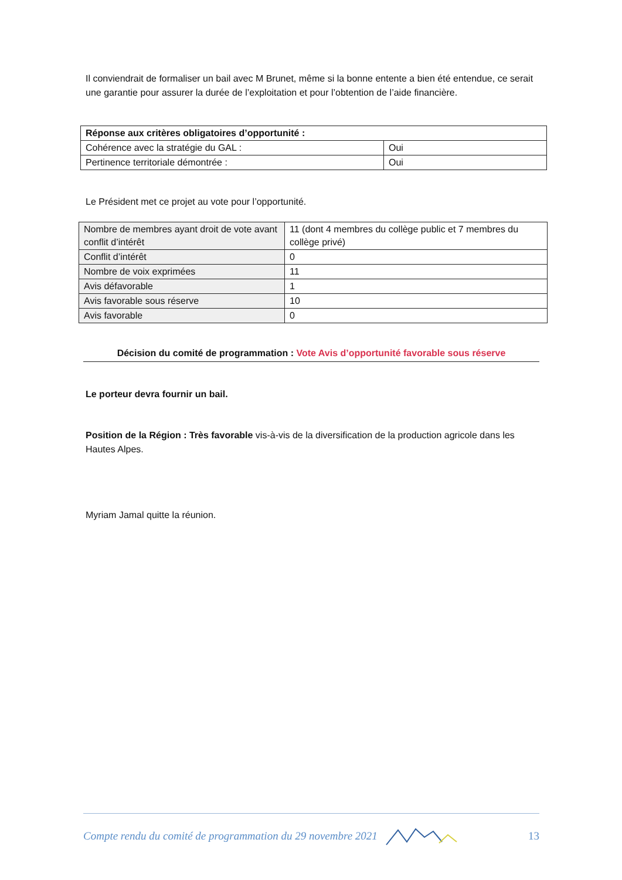Il conviendrait de formaliser un bail avec M Brunet, même si la bonne entente a bien été entendue, ce serait une garantie pour assurer la durée de l’exploitation et pour l’obtention de l’aide financière.
| Réponse aux critères obligatoires d’opportunité : | |
| Cohérence avec la stratégie du GAL : | Oui |
| Pertinence territoriale démontrée : | Oui |
Le Président met ce projet au vote pour l’opportunité.
| Nombre de membres ayant droit de vote avant conflit d’intérêt | 11 (dont 4 membres du collège public et 7 membres du collège privé) |
| Conflit d’intérêt | 0 |
| Nombre de voix exprimées | 11 |
| Avis défavorable | 1 |
| Avis favorable sous réserve | 10 |
| Avis favorable | 0 |
Décision du comité de programmation : Vote Avis d’opportunité favorable sous réserve
Le porteur devra fournir un bail.
Position de la Région : Très favorable vis-à-vis de la diversification de la production agricole dans les Hautes Alpes.
Myriam Jamal quitte la réunion.
Compte rendu du comité de programmation du 29 novembre 2021 13